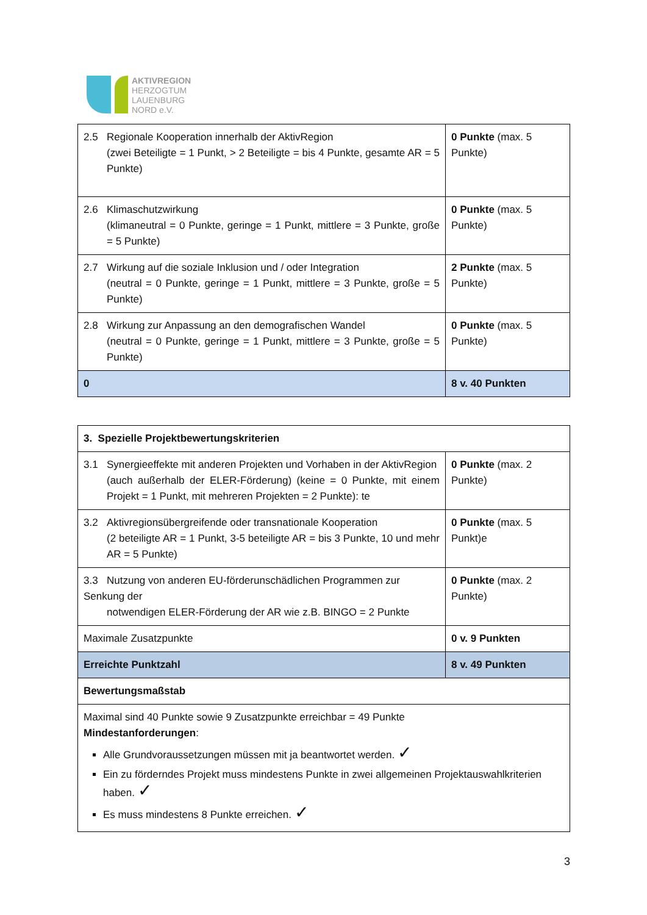AKTIVREGION
HERZOGTUM
LAUENBURG
NORD e.V.
| 2.5 Regionale Kooperation innerhalb der AktivRegion (zwei Beteiligte = 1 Punkt, > 2 Beteiligte = bis 4 Punkte, gesamte AR = 5 Punkte) | 0 Punkte (max. 5 Punkte) |
| 2.6 Klimaschutzwirkung (klimaneutral = 0 Punkte, geringe = 1 Punkt, mittlere = 3 Punkte, große = 5 Punkte) | 0 Punkte (max. 5 Punkte) |
| 2.7 Wirkung auf die soziale Inklusion und / oder Integration (neutral = 0 Punkte, geringe = 1 Punkt, mittlere = 3 Punkte, große = 5 Punkte) | 2 Punkte (max. 5 Punkte) |
| 2.8 Wirkung zur Anpassung an den demografischen Wandel (neutral = 0 Punkte, geringe = 1 Punkt, mittlere = 3 Punkte, große = 5 Punkte) | 0 Punkte (max. 5 Punkte) |
| 0 | 8 v. 40 Punkten |
| 3. Spezielle Projektbewertungskriterien | |
| 3.1 Synergieeffekte mit anderen Projekten und Vorhaben in der AktivRegion (auch außerhalb der ELER-Förderung) (keine = 0 Punkte, mit einem Projekt = 1 Punkt, mit mehreren Projekten = 2 Punkte): te | 0 Punkte (max. 2 Punkte) |
| 3.2 Aktivregionsübergreifende oder transnationale Kooperation (2 beteiligte AR = 1 Punkt, 3-5 beteiligte AR = bis 3 Punkte, 10 und mehr AR = 5 Punkte) | 0 Punkte (max. 5 Punkt)e |
| 3.3 Nutzung von anderen EU-förderunschädlichen Programmen zur Senkung der notwendigen ELER-Förderung der AR wie z.B. BINGO = 2 Punkte | 0 Punkte (max. 2 Punkte) |
| Maximale Zusatzpunkte | 0 v. 9 Punkten |
| Erreichte Punktzahl | 8 v. 49 Punkten |
| Bewertungsmaßstab | |
| Maximal sind 40 Punkte sowie 9 Zusatzpunkte erreichbar = 49 Punkte Mindestanforderungen : Alle Grundvoraussetzungen müssen mit ja beantwortet werden. ✓ Ein zu förderndes Projekt muss mindestens Punkte in zwei allgemeinen Projektauswahlkriterien haben. ✓ Es muss mindestens 8 Punkte erreichen. ✓ | |
3